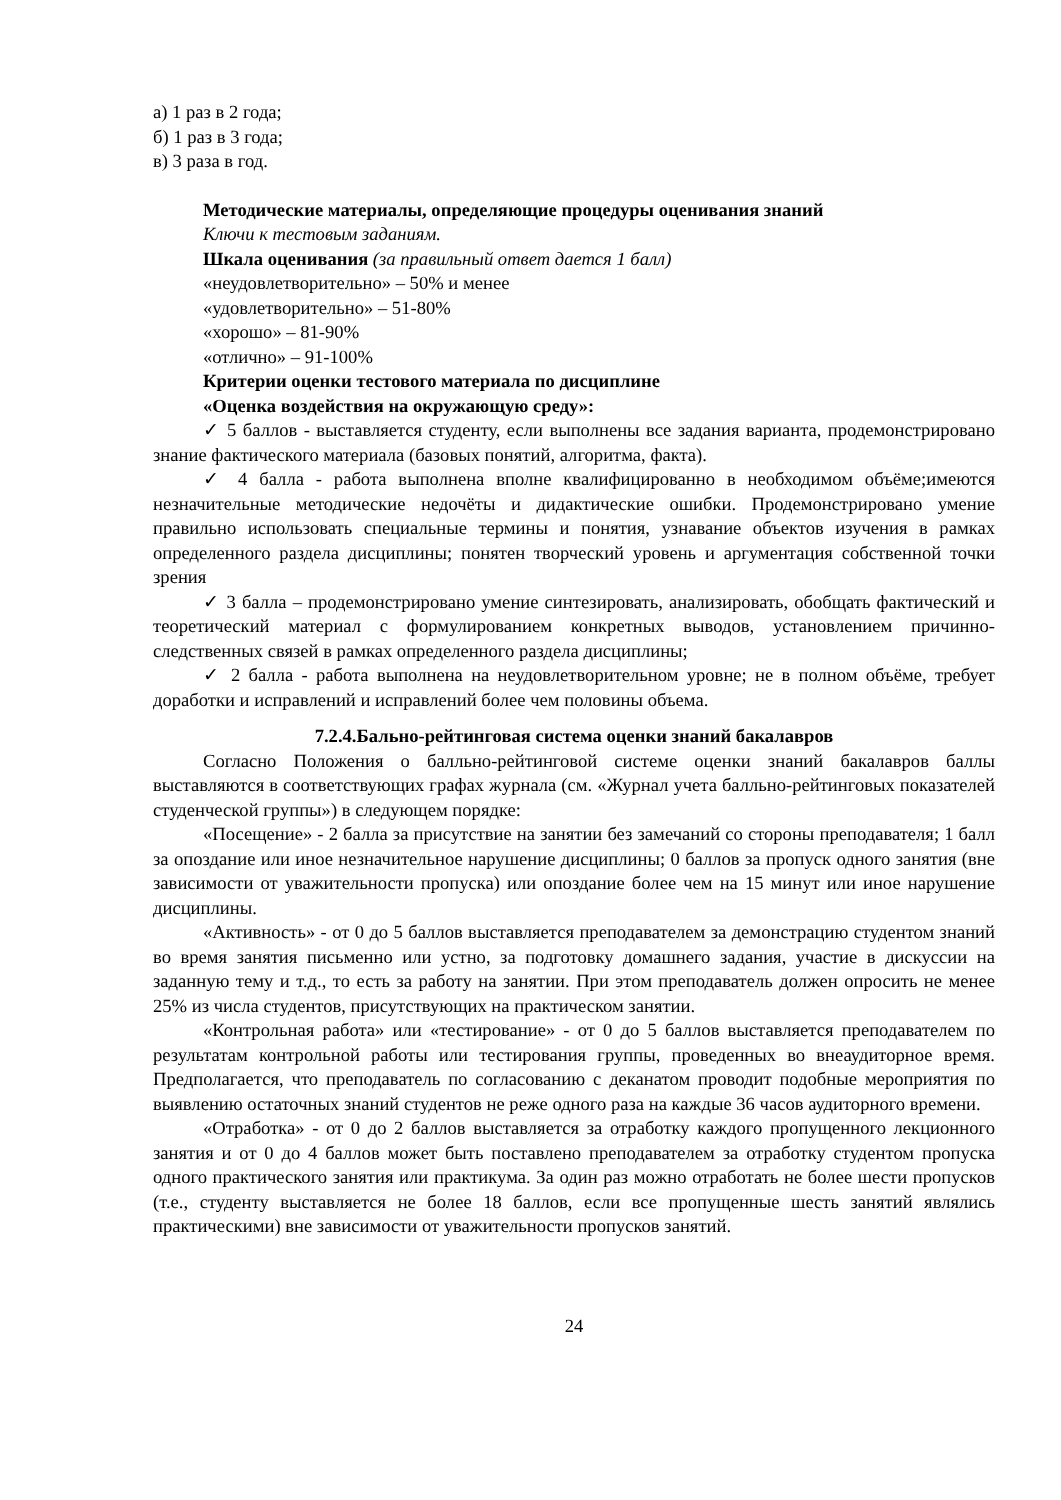а) 1 раз в 2 года;
б) 1 раз в 3 года;
в) 3 раза в год.
Методические материалы, определяющие процедуры оценивания знаний
Ключи к тестовым заданиям.
Шкала оценивания (за правильный ответ дается 1 балл)
«неудовлетворительно» – 50% и менее
«удовлетворительно» – 51-80%
«хорошо» – 81-90%
«отлично» – 91-100%
Критерии оценки тестового материала по дисциплине
«Оценка воздействия на окружающую среду»:
✓ 5 баллов - выставляется студенту, если выполнены все задания варианта, продемонстрировано знание фактического материала (базовых понятий, алгоритма, факта).
✓ 4 балла - работа выполнена вполне квалифицированно в необходимом объёме;имеются незначительные методические недочёты и дидактические ошибки. Продемонстрировано умение правильно использовать специальные термины и понятия, узнавание объектов изучения в рамках определенного раздела дисциплины; понятен творческий уровень и аргументация собственной точки зрения
✓ 3 балла – продемонстрировано умение синтезировать, анализировать, обобщать фактический и теоретический материал с формулированием конкретных выводов, установлением причинно-следственных связей в рамках определенного раздела дисциплины;
✓ 2 балла - работа выполнена на неудовлетворительном уровне; не в полном объёме, требует доработки и исправлений и исправлений более чем половины объема.
7.2.4.Бально-рейтинговая система оценки знаний бакалавров
Согласно Положения о балльно-рейтинговой системе оценки знаний бакалавров баллы выставляются в соответствующих графах журнала (см. «Журнал учета балльно-рейтинговых показателей студенческой группы») в следующем порядке:
«Посещение» - 2 балла за присутствие на занятии без замечаний со стороны преподавателя; 1 балл за опоздание или иное незначительное нарушение дисциплины; 0 баллов за пропуск одного занятия (вне зависимости от уважительности пропуска) или опоздание более чем на 15 минут или иное нарушение дисциплины.
«Активность» - от 0 до 5 баллов выставляется преподавателем за демонстрацию студентом знаний во время занятия письменно или устно, за подготовку домашнего задания, участие в дискуссии на заданную тему и т.д., то есть за работу на занятии. При этом преподаватель должен опросить не менее 25% из числа студентов, присутствующих на практическом занятии.
«Контрольная работа» или «тестирование» - от 0 до 5 баллов выставляется преподавателем по результатам контрольной работы или тестирования группы, проведенных во внеаудиторное время. Предполагается, что преподаватель по согласованию с деканатом проводит подобные мероприятия по выявлению остаточных знаний студентов не реже одного раза на каждые 36 часов аудиторного времени.
«Отработка» - от 0 до 2 баллов выставляется за отработку каждого пропущенного лекционного занятия и от 0 до 4 баллов может быть поставлено преподавателем за отработку студентом пропуска одного практического занятия или практикума. За один раз можно отработать не более шести пропусков (т.е., студенту выставляется не более 18 баллов, если все пропущенные шесть занятий являлись практическими) вне зависимости от уважительности пропусков занятий.
24